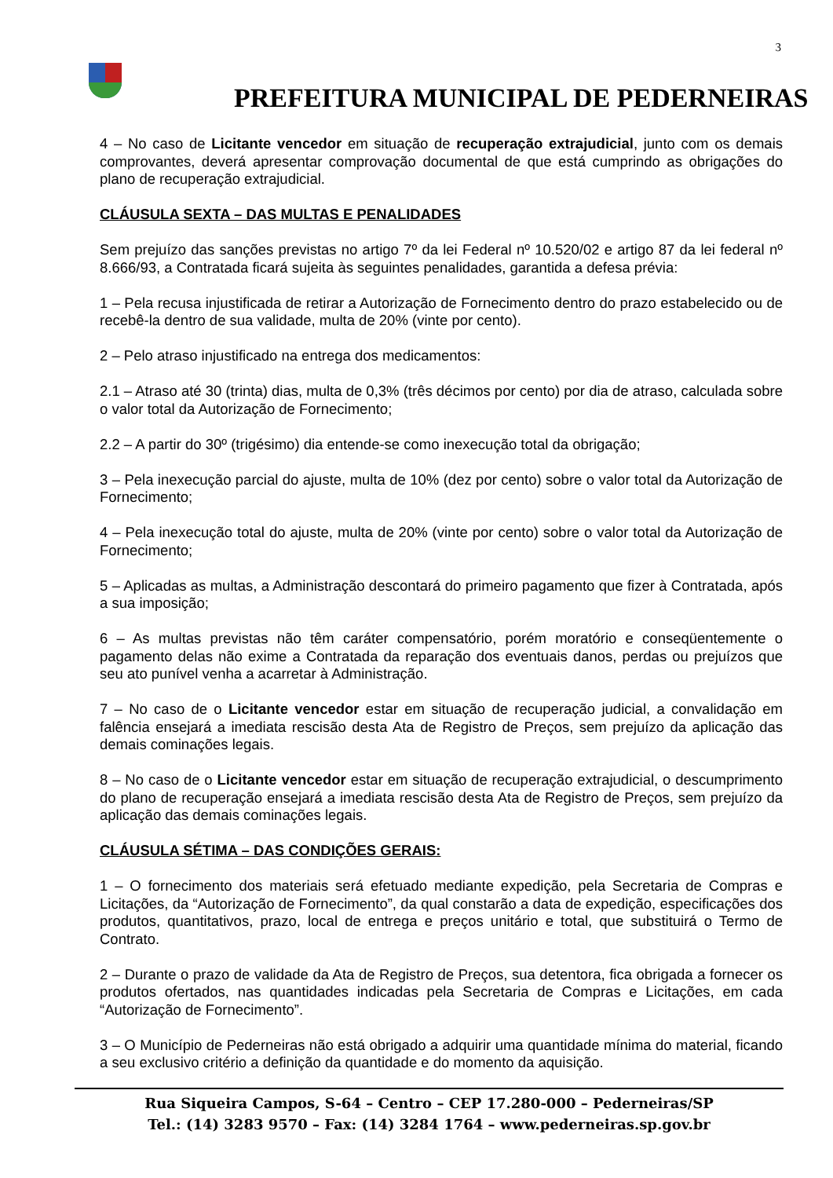3
PREFEITURA MUNICIPAL DE PEDERNEIRAS
4 – No caso de Licitante vencedor em situação de recuperação extrajudicial, junto com os demais comprovantes, deverá apresentar comprovação documental de que está cumprindo as obrigações do plano de recuperação extrajudicial.
CLÁUSULA SEXTA – DAS MULTAS E PENALIDADES
Sem prejuízo das sanções previstas no artigo 7º da lei Federal nº 10.520/02 e artigo 87 da lei federal nº 8.666/93, a Contratada ficará sujeita às seguintes penalidades, garantida a defesa prévia:
1 – Pela recusa injustificada de retirar a Autorização de Fornecimento dentro do prazo estabelecido ou de recebê-la dentro de sua validade, multa de 20% (vinte por cento).
2 – Pelo atraso injustificado na entrega dos medicamentos:
2.1 – Atraso até 30 (trinta) dias, multa de 0,3% (três décimos por cento) por dia de atraso, calculada sobre o valor total da Autorização de Fornecimento;
2.2 – A partir do 30º (trigésimo) dia entende-se como inexecução total da obrigação;
3 – Pela inexecução parcial do ajuste, multa de 10% (dez por cento) sobre o valor total da Autorização de Fornecimento;
4 – Pela inexecução total do ajuste, multa de 20% (vinte por cento) sobre o valor total da Autorização de Fornecimento;
5 – Aplicadas as multas, a Administração descontará do primeiro pagamento que fizer à Contratada, após a sua imposição;
6 – As multas previstas não têm caráter compensatório, porém moratório e conseqüentemente o pagamento delas não exime a Contratada da reparação dos eventuais danos, perdas ou prejuízos que seu ato punível venha a acarretar à Administração.
7 – No caso de o Licitante vencedor estar em situação de recuperação judicial, a convalidação em falência ensejará a imediata rescisão desta Ata de Registro de Preços, sem prejuízo da aplicação das demais cominações legais.
8 – No caso de o Licitante vencedor estar em situação de recuperação extrajudicial, o descumprimento do plano de recuperação ensejará a imediata rescisão desta Ata de Registro de Preços, sem prejuízo da aplicação das demais cominações legais.
CLÁUSULA SÉTIMA – DAS CONDIÇÕES GERAIS:
1 – O fornecimento dos materiais será efetuado mediante expedição, pela Secretaria de Compras e Licitações, da “Autorização de Fornecimento”, da qual constarão a data de expedição, especificações dos produtos, quantitativos, prazo, local de entrega e preços unitário e total, que substituirá o Termo de Contrato.
2 – Durante o prazo de validade da Ata de Registro de Preços, sua detentora, fica obrigada a fornecer os produtos ofertados, nas quantidades indicadas pela Secretaria de Compras e Licitações, em cada “Autorização de Fornecimento”.
3 – O Município de Pederneiras não está obrigado a adquirir uma quantidade mínima do material, ficando a seu exclusivo critério a definição da quantidade e do momento da aquisição.
Rua Siqueira Campos, S-64 – Centro – CEP 17.280-000 – Pederneiras/SP
Tel.: (14) 3283 9570 – Fax: (14) 3284 1764 – www.pederneiras.sp.gov.br